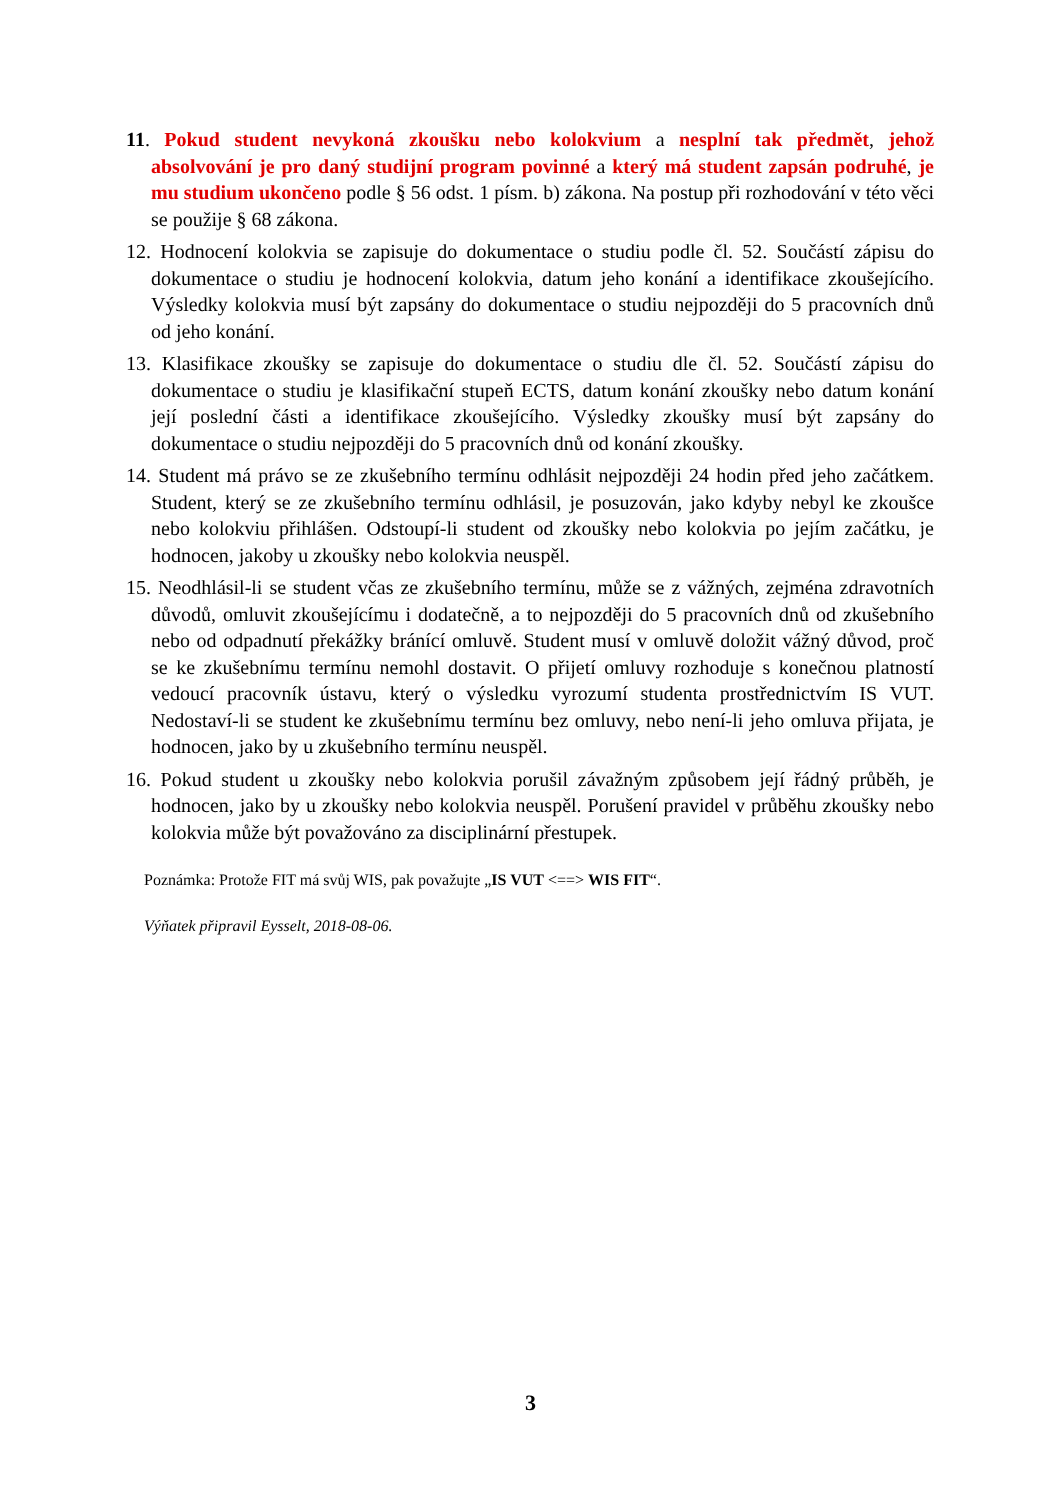11. Pokud student nevykoná zkoušku nebo kolokvium a nesplní tak předmět, jehož absolvování je pro daný studijní program povinné a který má student zapsán podruhé, je mu studium ukončeno podle § 56 odst. 1 písm. b) zákona. Na postup při rozhodování v této věci se použije § 68 zákona.
12. Hodnocení kolokvia se zapisuje do dokumentace o studiu podle čl. 52. Součástí zápisu do dokumentace o studiu je hodnocení kolokvia, datum jeho konání a identifikace zkoušejícího. Výsledky kolokvia musí být zapsány do dokumentace o studiu nejpozději do 5 pracovních dnů od jeho konání.
13. Klasifikace zkoušky se zapisuje do dokumentace o studiu dle čl. 52. Součástí zápisu do dokumentace o studiu je klasifikační stupeň ECTS, datum konání zkoušky nebo datum konání její poslední části a identifikace zkoušejícího. Výsledky zkoušky musí být zapsány do dokumentace o studiu nejpozději do 5 pracovních dnů od konání zkoušky.
14. Student má právo se ze zkušebního termínu odhlásit nejpozději 24 hodin před jeho začátkem. Student, který se ze zkušebního termínu odhlásil, je posuzován, jako kdyby nebyl ke zkoušce nebo kolokviu přihlášen. Odstoupí-li student od zkoušky nebo kolokvia po jejím začátku, je hodnocen, jakoby u zkoušky nebo kolokvia neuspěl.
15. Neodhlásil-li se student včas ze zkušebního termínu, může se z vážných, zejména zdravotních důvodů, omluvit zkoušejícímu i dodatečně, a to nejpozději do 5 pracovních dnů od zkušebního nebo od odpadnutí překážky bránící omluvě. Student musí v omluvě doložit vážný důvod, proč se ke zkušebnímu termínu nemohl dostavit. O přijetí omluvy rozhoduje s konečnou platností vedoucí pracovník ústavu, který o výsledku vyrozumí studenta prostřednictvím IS VUT. Nedostaví-li se student ke zkušebnímu termínu bez omluvy, nebo není-li jeho omluva přijata, je hodnocen, jako by u zkušebního termínu neuspěl.
16. Pokud student u zkoušky nebo kolokvia porušil závažným způsobem její řádný průběh, je hodnocen, jako by u zkoušky nebo kolokvia neuspěl. Porušení pravidel v průběhu zkoušky nebo kolokvia může být považováno za disciplinární přestupek.
Poznámka: Protože FIT má svůj WIS, pak považujte „IS VUT <==> WIS FIT“.
Výňatek připravil Eysselt, 2018-08-06.
3